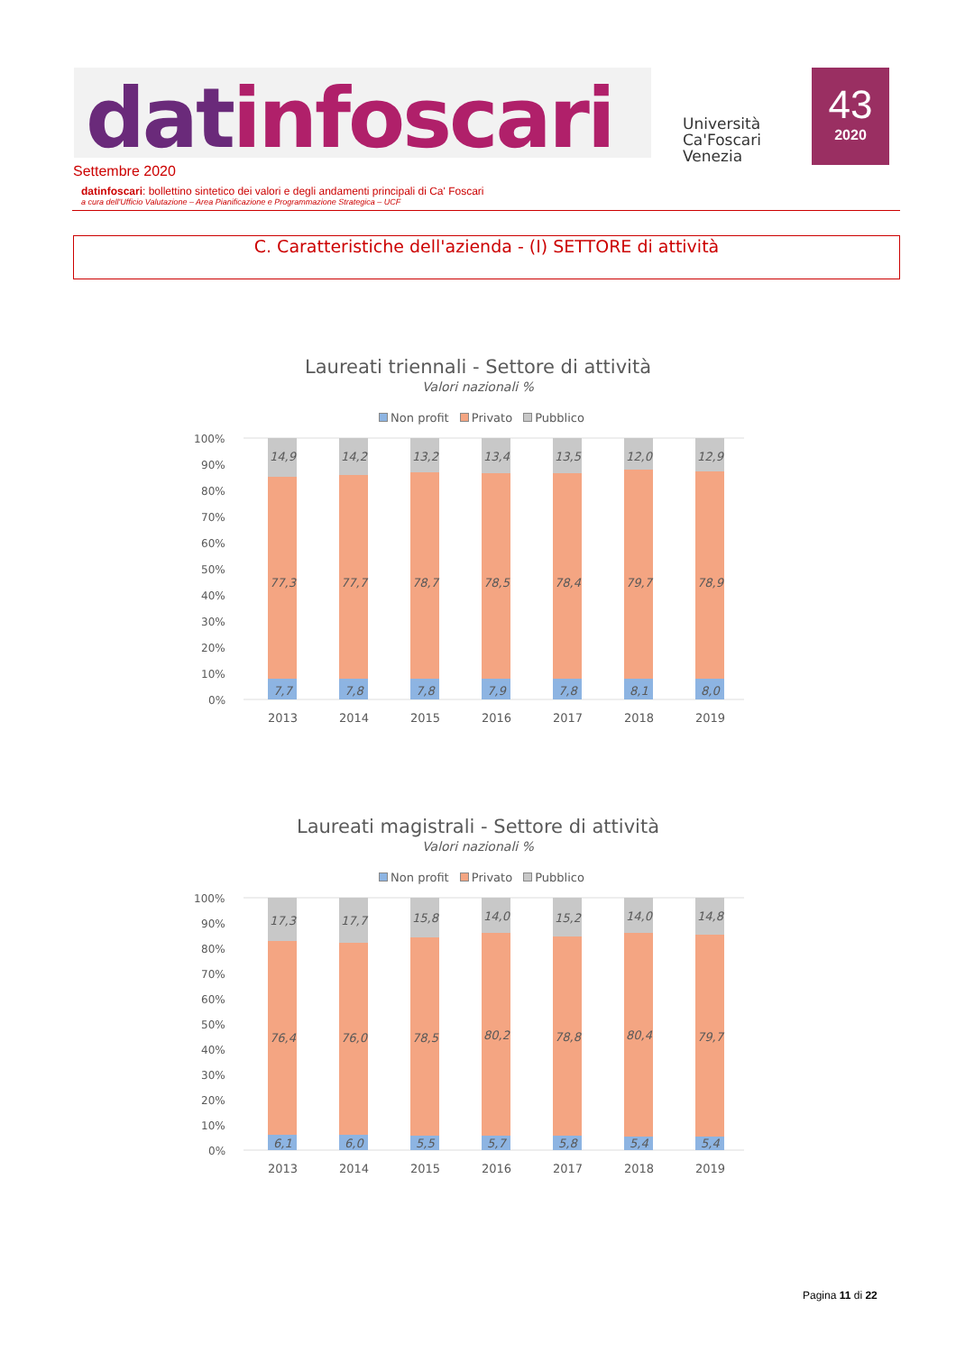datinfoscari
Università
Ca'Foscari
Venezia
43
2020
Settembre 2020
datinfoscari: bollettino sintetico dei valori e degli andamenti principali di Ca' Foscari
a cura dell'Ufficio Valutazione – Area Pianificazione e Programmazione Strategica – UCF
C. Caratteristiche dell'azienda - (I) SETTORE di attività
Laureati triennali - Settore di attività
Valori nazionali %
Non profit Privato Pubblico
100%
90%
80%
70%
60%
50%
40%
30%
20%
10%
0%
14,9
77,3
7,7
14,2
77,7
7,8
13,2
78,7
7,8
13,4
78,5
7,9
13,5
78,4
7,8
12,0
79,7
8,1
12,9
78,9
8,0
2013
2014
2015
2016
2017
2018
2019
Laureati magistrali - Settore di attività
Valori nazionali %
Non profit Privato Pubblico
100%
90%
80%
70%
60%
50%
40%
30%
20%
10%
0%
17,3
76,4
6,1
17,7
76,0
6,0
15,8
78,5
5,5
14,0
80,2
5,7
15,2
78,8
5,8
14,0
80,4
5,4
14,8
79,7
5,4
2013
2014
2015
2016
2017
2018
2019
Pagina 11 di 22